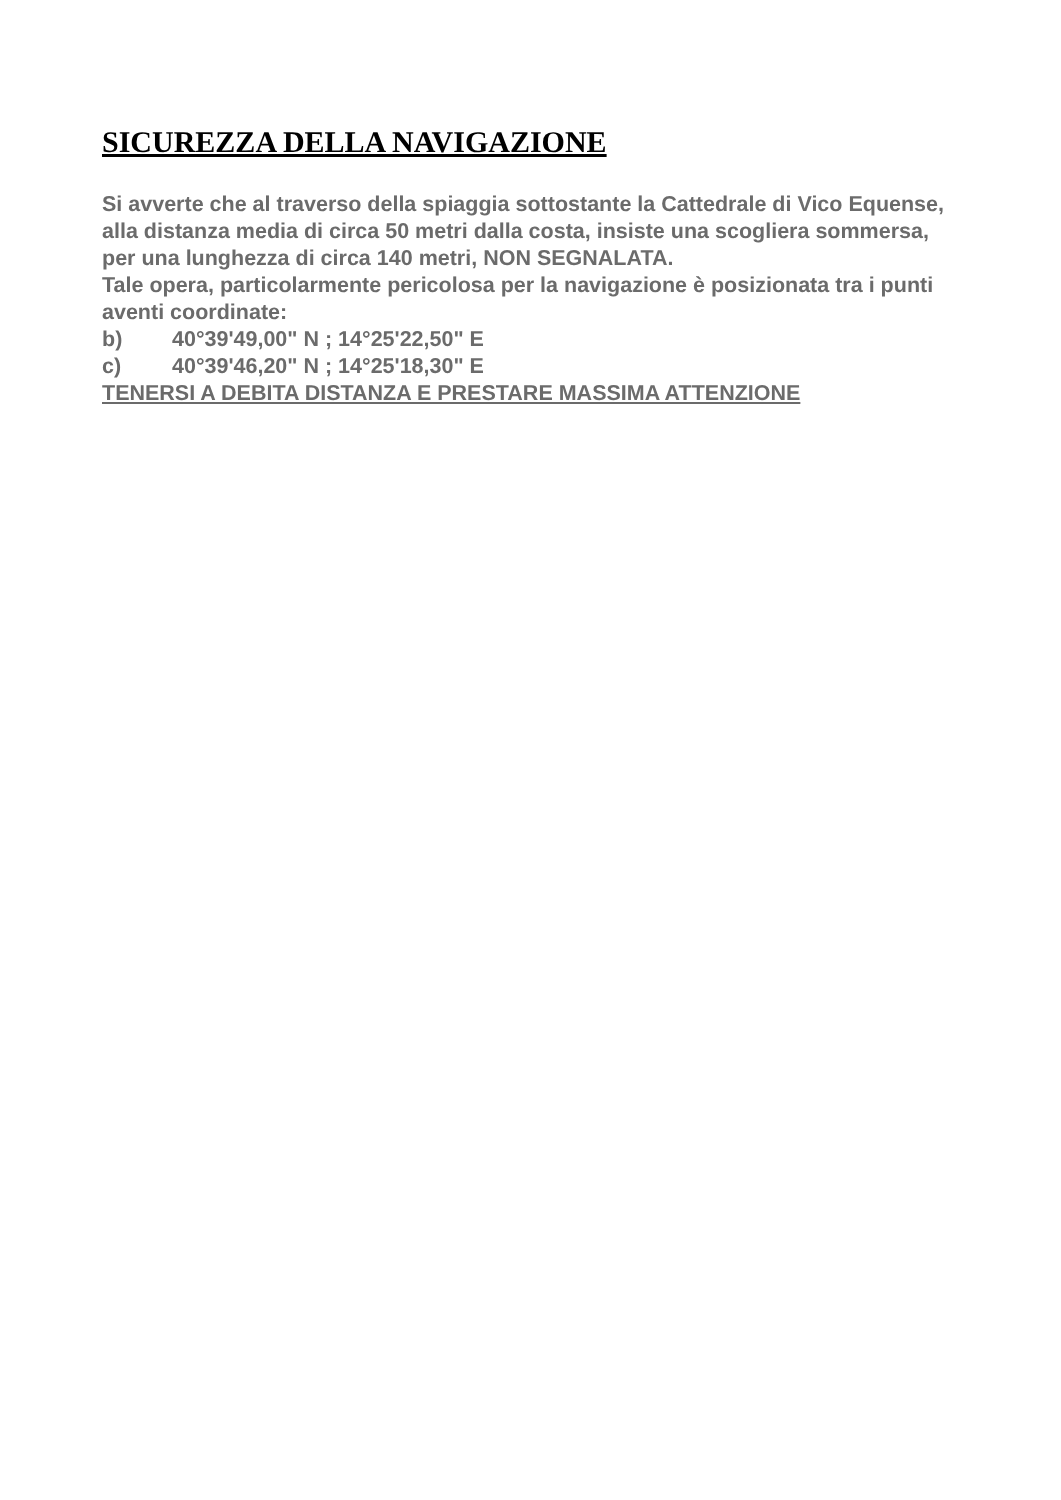SICUREZZA DELLA NAVIGAZIONE
Si avverte che al traverso della spiaggia sottostante la Cattedrale di Vico Equense, alla distanza media di circa 50 metri dalla costa, insiste una scogliera sommersa, per una lunghezza di circa 140 metri, NON SEGNALATA.
Tale opera, particolarmente pericolosa per la navigazione è posizionata tra i punti aventi coordinate:
b) 40°39'49,00" N ; 14°25'22,50" E
c) 40°39'46,20" N ; 14°25'18,30" E
TENERSI A DEBITA DISTANZA E PRESTARE MASSIMA ATTENZIONE